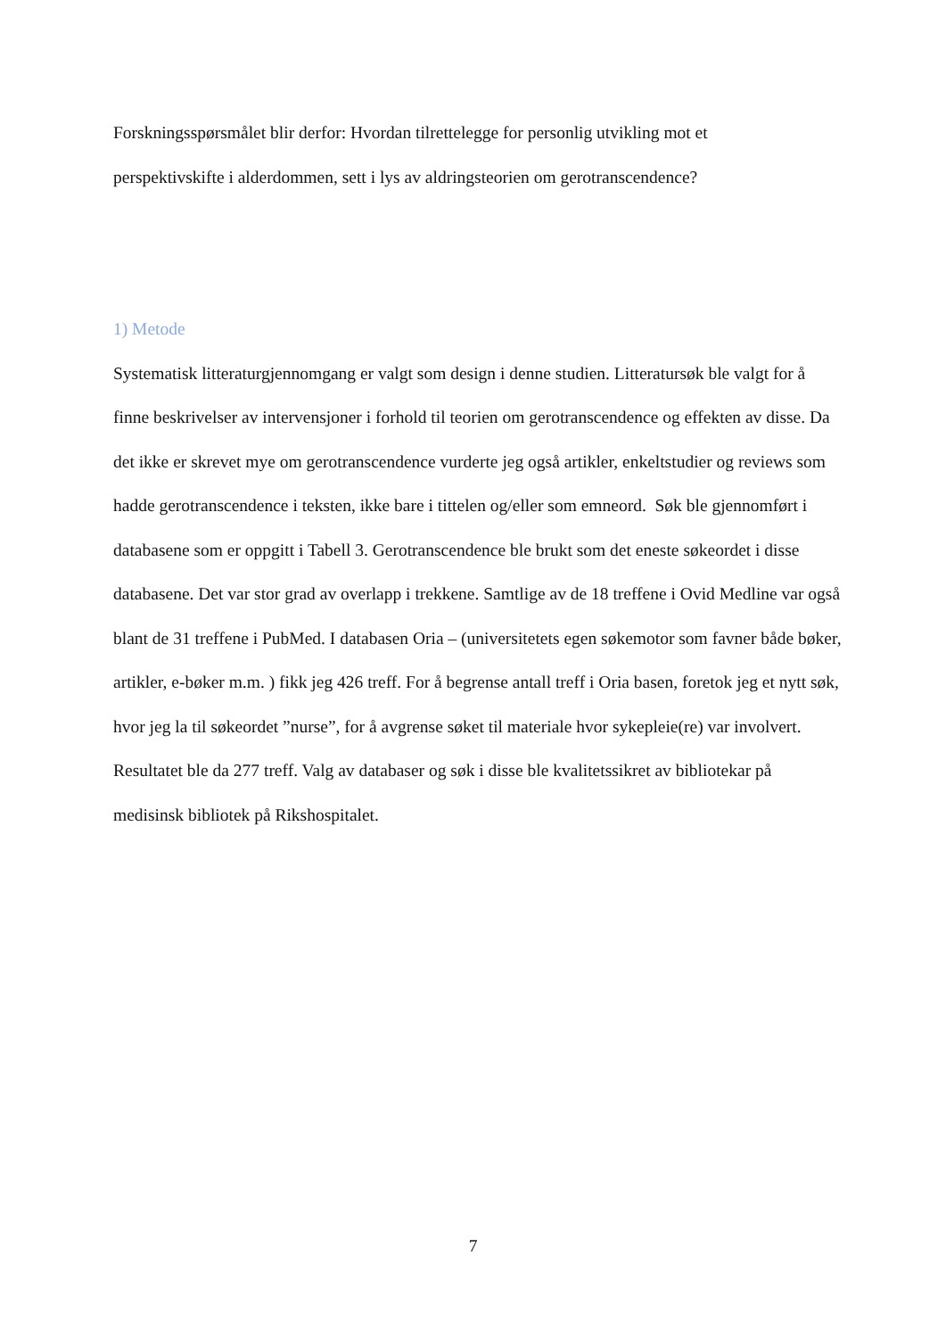Forskningsspørsmålet blir derfor: Hvordan tilrettelegge for personlig utvikling mot et
perspektivskifte i alderdommen, sett i lys av aldringsteorien om gerotranscendence?
1) Metode
Systematisk litteraturgjennomgang er valgt som design i denne studien. Litteratursøk ble valgt for å finne beskrivelser av intervensjoner i forhold til teorien om gerotranscendence og effekten av disse. Da det ikke er skrevet mye om gerotranscendence vurderte jeg også artikler, enkeltstudier og reviews som hadde gerotranscendence i teksten, ikke bare i tittelen og/eller som emneord. Søk ble gjennomført i databasene som er oppgitt i Tabell 3. Gerotranscendence ble brukt som det eneste søkeordet i disse databasene. Det var stor grad av overlapp i trekkene. Samtlige av de 18 treffene i Ovid Medline var også blant de 31 treffene i PubMed. I databasen Oria – (universitetets egen søkemotor som favner både bøker, artikler, e-bøker m.m. ) fikk jeg 426 treff. For å begrense antall treff i Oria basen, foretok jeg et nytt søk, hvor jeg la til søkeordet ”nurse”, for å avgrense søket til materiale hvor sykepleie(re) var involvert. Resultatet ble da 277 treff. Valg av databaser og søk i disse ble kvalitetssikret av bibliotekar på medisinsk bibliotek på Rikshospitalet.
7